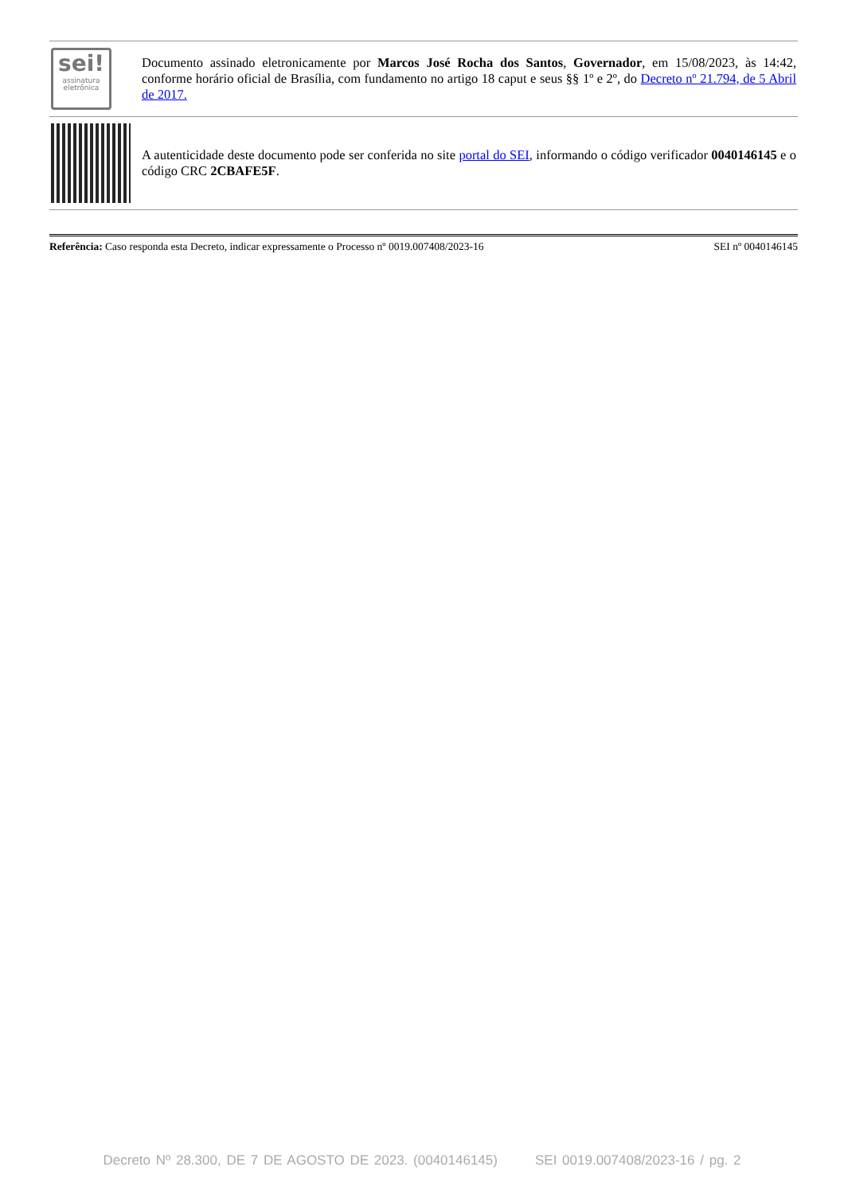| sei! assinatura eletrônica | Documento assinado eletronicamente por Marcos José Rocha dos Santos , Governador , em 15/08/2023, às 14:42, conforme horário oficial de Brasília, com fundamento no artigo 18 caput e seus §§ 1º e 2º, do Decreto nº 21.794, de 5 Abril de 2017. |
| | A autenticidade deste documento pode ser conferida no site portal do SEI , informando o código verificador 0040146145 e o código CRC 2CBAFE5F . |
Referência: Caso responda esta Decreto, indicar expressamente o Processo nº 0019.007408/2023-16 SEI nº 0040146145
Decreto Nº 28.300, DE 7 DE AGOSTO DE 2023. (0040146145) SEI 0019.007408/2023-16 / pg. 2